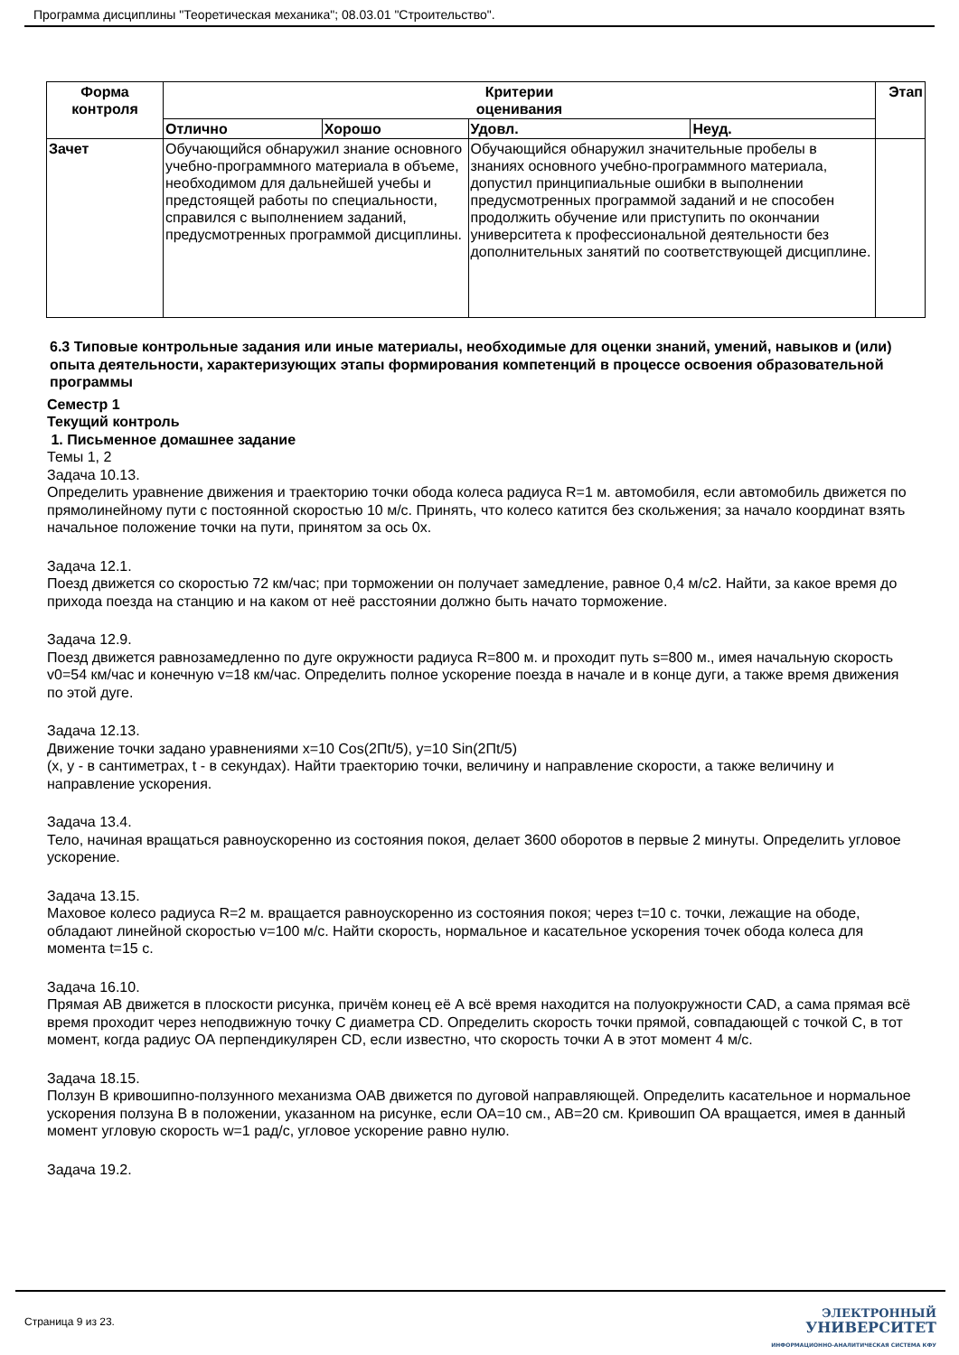Программа дисциплины "Теоретическая механика"; 08.03.01 "Строительство".
| Форма контроля | Критерии оценивания | | | | Этап |
| --- | --- | --- | --- | --- | --- |
| | Отлично | Хорошо | Удовл. | Неуд. | |
| Зачет | Обучающийся обнаружил знание основного учебно-программного материала в объеме, необходимом для дальнейшей учебы и предстоящей работы по специальности, справился с выполнением заданий, предусмотренных программой дисциплины. | | Обучающийся обнаружил значительные пробелы в знаниях основного учебно-программного материала, допустил принципиальные ошибки в выполнении предусмотренных программой заданий и не способен продолжить обучение или приступить по окончании университета к профессиональной деятельности без дополнительных занятий по соответствующей дисциплине. | | |
6.3 Типовые контрольные задания или иные материалы, необходимые для оценки знаний, умений, навыков и (или) опыта деятельности, характеризующих этапы формирования компетенций в процессе освоения образовательной программы
Семестр 1
Текущий контроль
1. Письменное домашнее задание
Темы 1, 2
Задача 10.13.
Определить уравнение движения и траекторию точки обода колеса радиуса R=1 м. автомобиля, если автомобиль движется по прямолинейному пути с постоянной скоростью 10 м/с. Принять, что колесо катится без скольжения; за начало координат взять начальное положение точки на пути, принятом за ось 0х.
Задача 12.1.
Поезд движется со скоростью 72 км/час; при торможении он получает замедление, равное 0,4 м/с2. Найти, за какое время до прихода поезда на станцию и на каком от неё расстоянии должно быть начато торможение.
Задача 12.9.
Поезд движется равнозамедленно по дуге окружности радиуса R=800 м. и проходит путь s=800 м., имея начальную скорость v0=54 км/час и конечную v=18 км/час. Определить полное ускорение поезда в начале и в конце дуги, а также время движения по этой дуге.
Задача 12.13.
Движение точки задано уравнениями x=10 Cos(2Пt/5), y=10 Sin(2Пt/5)
(x, y - в сантиметрах, t - в секундах). Найти траекторию точки, величину и направление скорости, а также величину и направление ускорения.
Задача 13.4.
Тело, начиная вращаться равноускоренно из состояния покоя, делает 3600 оборотов в первые 2 минуты. Определить угловое ускорение.
Задача 13.15.
Маховое колесо радиуса R=2 м. вращается равноускоренно из состояния покоя; через t=10 с. точки, лежащие на ободе, обладают линейной скоростью v=100 м/с. Найти скорость, нормальное и касательное ускорения точек обода колеса для момента t=15 с.
Задача 16.10.
Прямая АВ движется в плоскости рисунка, причём конец её А всё время находится на полуокружности CAD, а сама прямая всё время проходит через неподвижную точку С диаметра CD. Определить скорость точки прямой, совпадающей с точкой С, в тот момент, когда радиус ОА перпендикулярен CD, если известно, что скорость точки А в этот момент 4 м/с.
Задача 18.15.
Ползун В кривошипно-ползунного механизма ОАВ движется по дуговой направляющей. Определить касательное и нормальное ускорения ползуна В в положении, указанном на рисунке, если ОА=10 см., АВ=20 см. Кривошип ОА вращается, имея в данный момент угловую скорость w=1 рад/с, угловое ускорение равно нулю.
Задача 19.2.
Страница 9 из 23.
ЭЛЕКТРОННЫЙ
УНИВЕРСИТЕТ
ИНФОРМАЦИОННО-АНАЛИТИЧЕСКАЯ СИСТЕМА КФУ